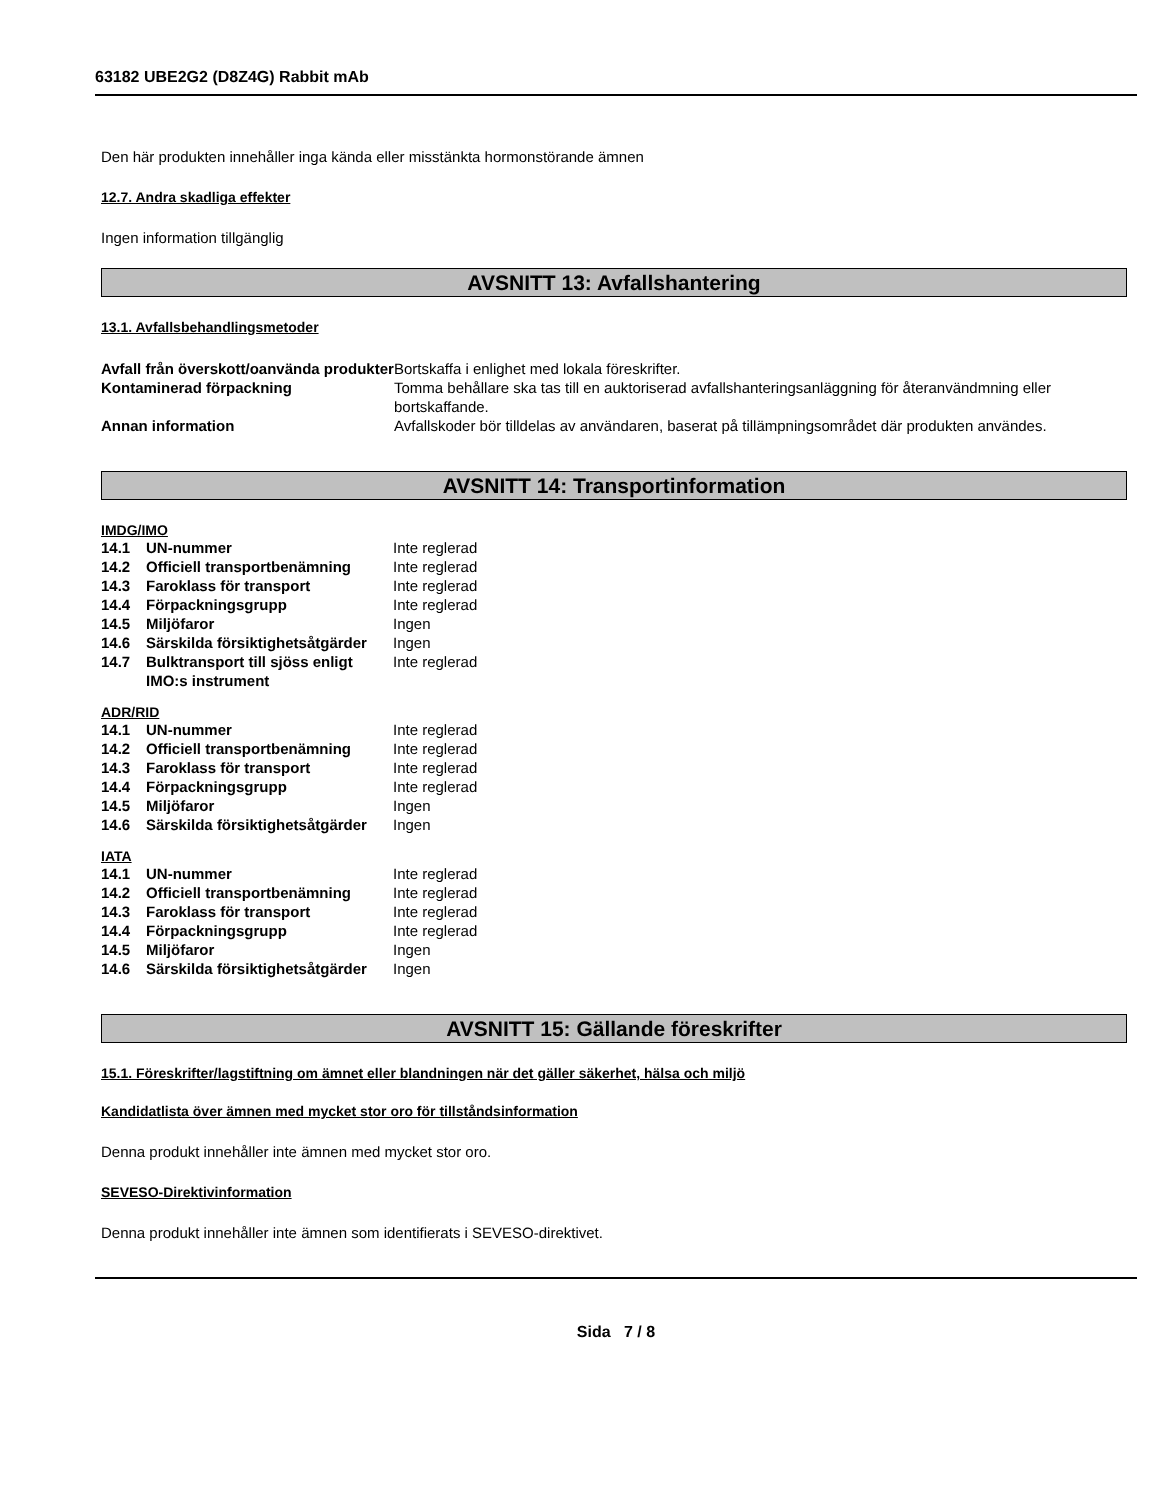63182 UBE2G2 (D8Z4G) Rabbit mAb
Den här produkten innehåller inga kända eller misstänkta hormonstörande ämnen
12.7. Andra skadliga effekter
Ingen information tillgänglig
AVSNITT 13: Avfallshantering
13.1. Avfallsbehandlingsmetoder
| Avfall från överskott/oanvända produkter | Bortskaffa i enlighet med lokala föreskrifter. |
| Kontaminerad förpackning | Tomma behållare ska tas till en auktoriserad avfallshanteringsanläggning för återanvändmning eller bortskaffande. |
| Annan information | Avfallskoder bör tilldelas av användaren, baserat på tillämpningsområdet där produkten användes. |
AVSNITT 14: Transportinformation
IMDG/IMO
| 14.1 | UN-nummer | Inte reglerad |
| 14.2 | Officiell transportbenämning | Inte reglerad |
| 14.3 | Faroklass för transport | Inte reglerad |
| 14.4 | Förpackningsgrupp | Inte reglerad |
| 14.5 | Miljöfaror | Ingen |
| 14.6 | Särskilda försiktighetsåtgärder | Ingen |
| 14.7 | Bulktransport till sjöss enligt IMO:s instrument | Inte reglerad |
ADR/RID
| 14.1 | UN-nummer | Inte reglerad |
| 14.2 | Officiell transportbenämning | Inte reglerad |
| 14.3 | Faroklass för transport | Inte reglerad |
| 14.4 | Förpackningsgrupp | Inte reglerad |
| 14.5 | Miljöfaror | Ingen |
| 14.6 | Särskilda försiktighetsåtgärder | Ingen |
IATA
| 14.1 | UN-nummer | Inte reglerad |
| 14.2 | Officiell transportbenämning | Inte reglerad |
| 14.3 | Faroklass för transport | Inte reglerad |
| 14.4 | Förpackningsgrupp | Inte reglerad |
| 14.5 | Miljöfaror | Ingen |
| 14.6 | Särskilda försiktighetsåtgärder | Ingen |
AVSNITT 15: Gällande föreskrifter
15.1. Föreskrifter/lagstiftning om ämnet eller blandningen när det gäller säkerhet, hälsa och miljö
Kandidatlista över ämnen med mycket stor oro för tillståndsinformation
Denna produkt innehåller inte ämnen med mycket stor oro.
SEVESO-Direktivinformation
Denna produkt innehåller inte ämnen som identifierats i SEVESO-direktivet.
Sida 7 / 8